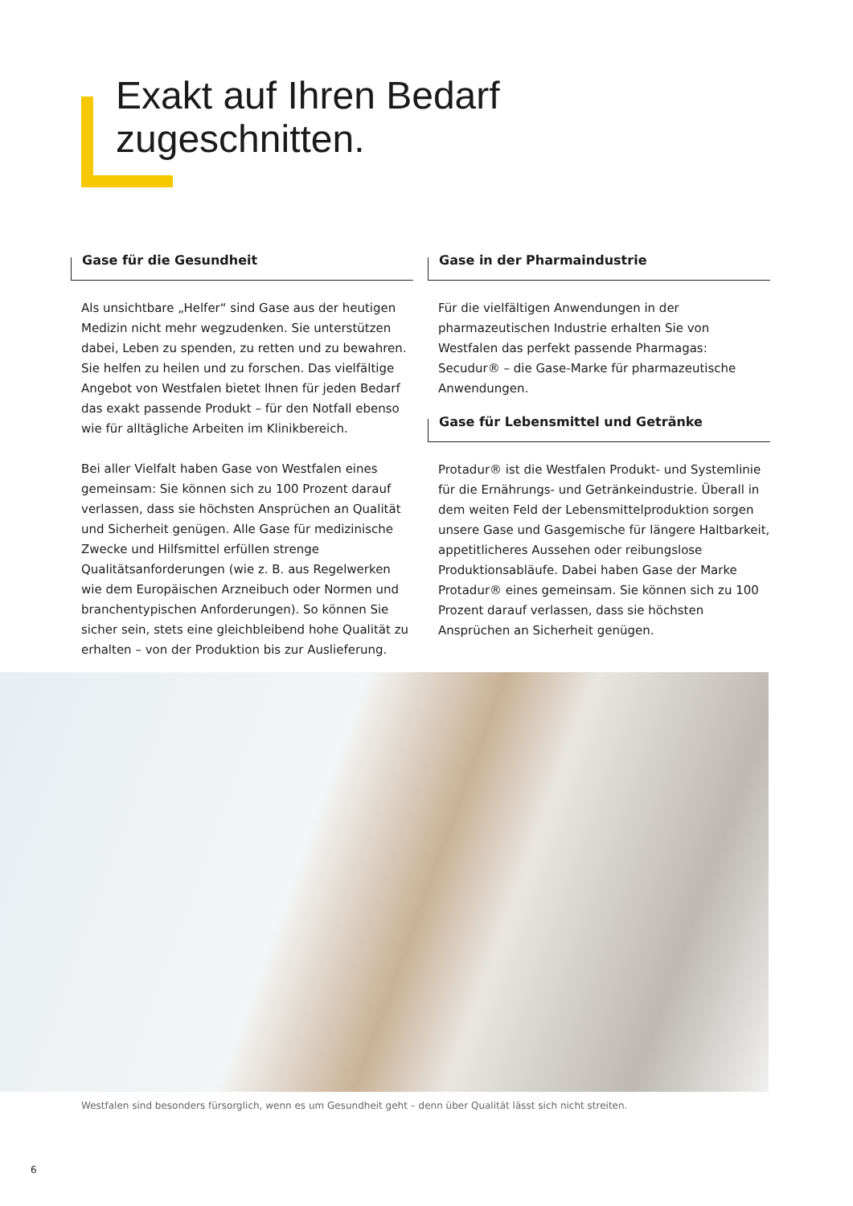Exakt auf Ihren Bedarf
zugeschnitten.
Gase für die Gesundheit
Als unsichtbare „Helfer“ sind Gase aus der heutigen Medizin nicht mehr wegzudenken. Sie unterstützen dabei, Leben zu spenden, zu retten und zu bewahren. Sie helfen zu heilen und zu forschen. Das vielfältige Angebot von Westfalen bietet Ihnen für jeden Bedarf das exakt passende Produkt – für den Notfall ebenso wie für alltägliche Arbeiten im Klinikbereich.
Bei aller Vielfalt haben Gase von Westfalen eines gemeinsam: Sie können sich zu 100 Prozent darauf verlassen, dass sie höchsten Ansprüchen an Qualität und Sicherheit genügen. Alle Gase für medizinische Zwecke und Hilfsmittel erfüllen strenge Qualitätsanforderungen (wie z. B. aus Regelwerken wie dem Europäischen Arzneibuch oder Normen und branchentypischen Anforderungen). So können Sie sicher sein, stets eine gleichbleibend hohe Qualität zu erhalten – von der Produktion bis zur Auslieferung.
Gase in der Pharmaindustrie
Für die vielfältigen Anwendungen in der pharmazeutischen Industrie erhalten Sie von Westfalen das perfekt passende Pharmagas: Secudur® – die Gase-Marke für pharmazeutische Anwendungen.
Gase für Lebensmittel und Getränke
Protadur® ist die Westfalen Produkt- und Systemlinie für die Ernährungs- und Getränkeindustrie. Überall in dem weiten Feld der Lebensmittelproduktion sorgen unsere Gase und Gasgemische für längere Haltbarkeit, appetitlicheres Aussehen oder reibungslose Produktionsabläufe. Dabei haben Gase der Marke Protadur® eines gemeinsam. Sie können sich zu 100 Prozent darauf verlassen, dass sie höchsten Ansprüchen an Sicherheit genügen.
Westfalen sind besonders fürsorglich, wenn es um Gesundheit geht – denn über Qualität lässt sich nicht streiten.
6